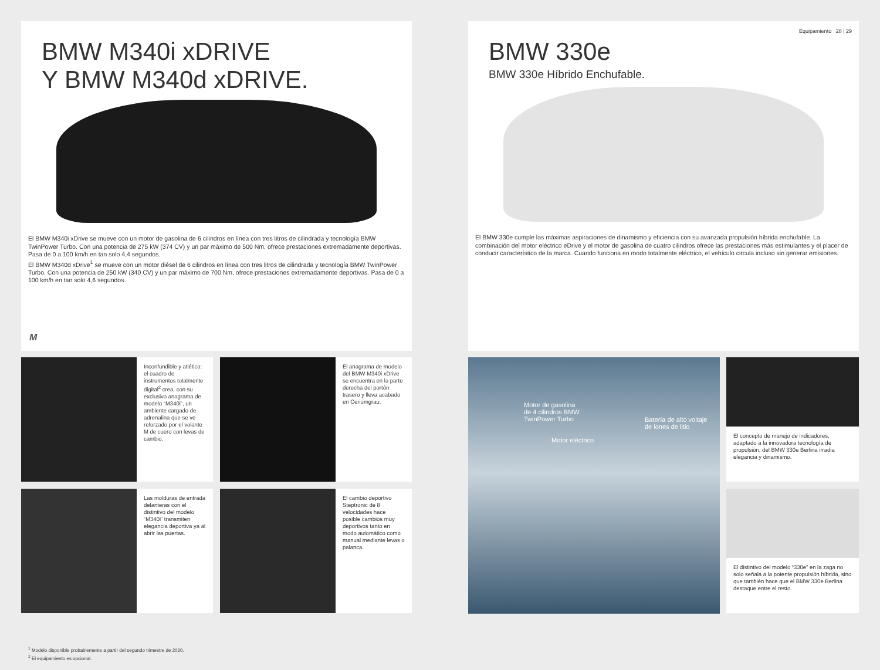BMW M340i xDRIVE
Y BMW M340d xDRIVE.
El BMW M340i xDrive se mueve con un motor de gasolina de 6 cilindros en línea con tres litros de cilindrada y tecnología BMW TwinPower Turbo. Con una potencia de 275 kW (374 CV) y un par máximo de 500 Nm, ofrece prestaciones extremadamente deportivas. Pasa de 0 a 100 km/h en tan solo 4,4 segundos.
El BMW M340d xDrive<sup>1</sup> se mueve con un motor diésel de 6 cilindros en línea con tres litros de cilindrada y tecnología BMW TwinPower Turbo. Con una potencia de 250 kW (340 CV) y un par máximo de 700 Nm, ofrece prestaciones extremadamente deportivas. Pasa de 0 a 100 km/h en tan solo 4,6 segundos.
M
Inconfundible y atlético: el cuadro de instrumentos totalmente digital<sup>2</sup> crea, con su exclusivo anagrama de modelo “M340i”, un ambiente cargado de adrenalina que se ve reforzado por el volante M de cuero con levas de cambio.
El anagrama de modelo del BMW M340i xDrive se encuentra en la parte derecha del portón trasero y lleva acabado en Ceriumgrau.
Las molduras de entrada delanteras con el distintivo del modelo “M340i” transmiten elegancia deportiva ya al abrir las puertas.
El cambio deportivo Steptronic de 8 velocidades hace posible cambios muy deportivos tanto en modo automático como manual mediante levas o palanca.
Equipamiento 28 | 29
BMW 330e
BMW 330e Híbrido Enchufable.
El BMW 330e cumple las máximas aspiraciones de dinamismo y eficiencia con su avanzada propulsión híbrida enchufable. La combinación del motor eléctrico eDrive y el motor de gasolina de cuatro cilindros ofrece las prestaciones más estimulantes y el placer de conducir característico de la marca. Cuando funciona en modo totalmente eléctrico, el vehículo circula incluso sin generar emisiones.
Motor de gasolina
de 4 cilindros BMW
TwinPower Turbo
Batería de alto voltaje
de iones de litio
Motor eléctrico
El concepto de manejo de indicadores, adaptado a la innovadora tecnología de propulsión, del BMW 330e Berlina irradia elegancia y dinamismo.
El distintivo del modelo “330e” en la zaga no solo señala a la potente propulsión híbrida, sino que también hace que el BMW 330e Berlina destaque entre el resto.
<sup>1</sup> Modelo disponible probablemente a partir del segundo trimestre de 2020.
<sup>2</sup> El equipamiento es opcional.